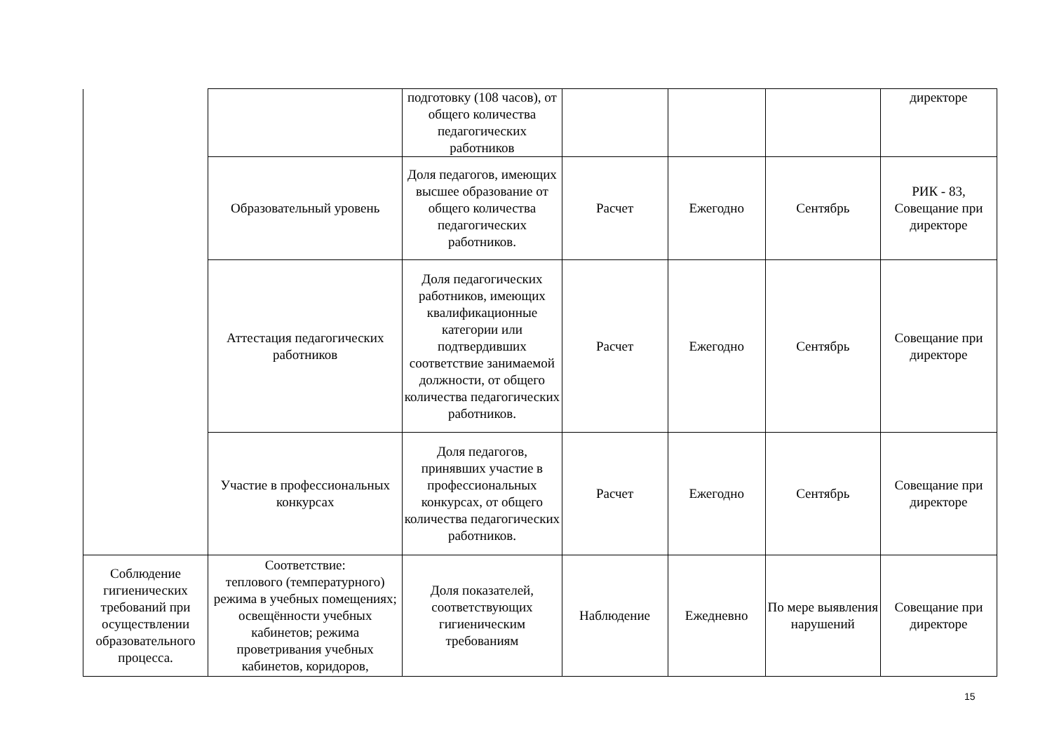| | | подготовку (108 часов), от общего количества педагогических работников | | | | директоре |
| | Образовательный уровень | Доля педагогов, имеющих высшее образование от общего количества педагогических работников. | Расчет | Ежегодно | Сентябрь | РИК - 83, Совещание при директоре |
| | Аттестация педагогических работников | Доля педагогических работников, имеющих квалификационные категории или подтвердивших соответствие занимаемой должности, от общего количества педагогических работников. | Расчет | Ежегодно | Сентябрь | Совещание при директоре |
| | Участие в профессиональных конкурсах | Доля педагогов, принявших участие в профессиональных конкурсах, от общего количества педагогических работников. | Расчет | Ежегодно | Сентябрь | Совещание при директоре |
| Соблюдение гигиенических требований при осуществлении образовательного процесса. | Соответствие: теплового (температурного) режима в учебных помещениях; освещённости учебных кабинетов; режима проветривания учебных кабинетов, коридоров, | Доля показателей, соответствующих гигиеническим требованиям | Наблюдение | Ежедневно | По мере выявления нарушений | Совещание при директоре |
15